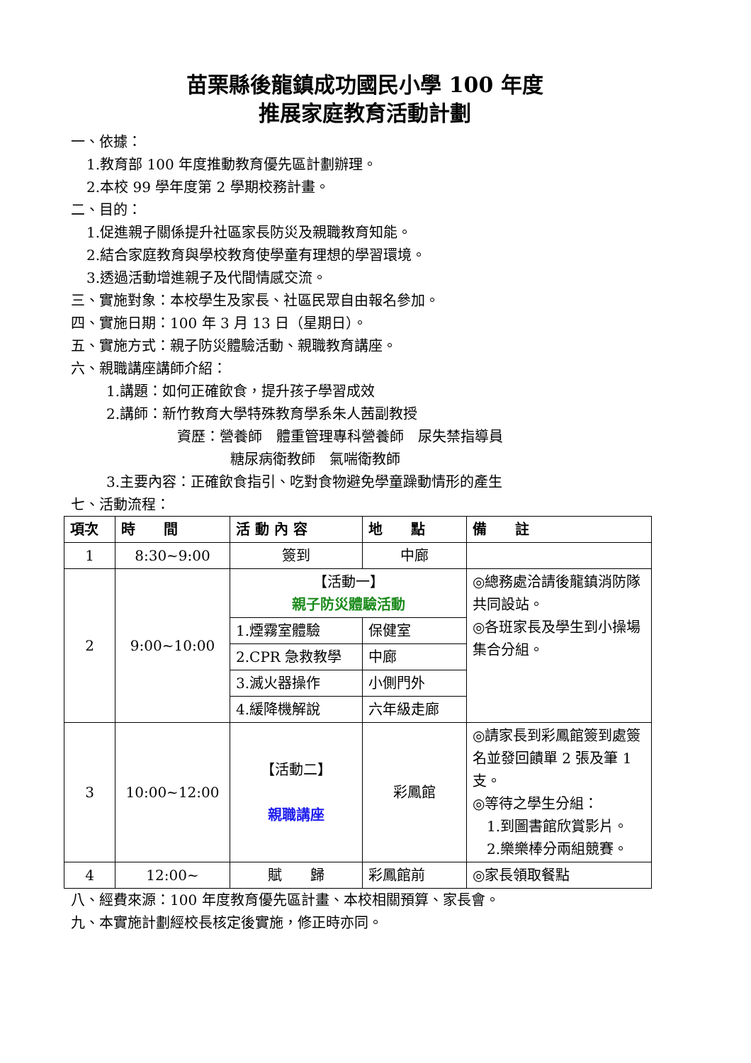苗栗縣後龍鎮成功國民小學 100 年度
推展家庭教育活動計劃
一、依據：
1.教育部 100 年度推動教育優先區計劃辦理。
2.本校 99 學年度第 2 學期校務計畫。
二、目的：
1.促進親子關係提升社區家長防災及親職教育知能。
2.結合家庭教育與學校教育使學童有理想的學習環境。
3.透過活動增進親子及代間情感交流。
三、實施對象：本校學生及家長、社區民眾自由報名參加。
四、實施日期：100 年 3 月 13 日（星期日）。
五、實施方式：親子防災體驗活動、親職教育講座。
六、親職講座講師介紹：
1.講題：如何正確飲食，提升孩子學習成效
2.講師：新竹教育大學特殊教育學系朱人茜副教授
資歷：營養師　體重管理專科營養師　尿失禁指導員
糖尿病衛教師　氣喘衛教師
3.主要內容：正確飲食指引、吃對食物避免學童躁動情形的產生
七、活動流程：
| 項次 | 時 間 | 活 動 內 容 | 地 點 | 備 註 |
| --- | --- | --- | --- | --- |
| 1 | 8:30~9:00 | 簽到 | 中廊 | |
| 2 | 9:00~10:00 | 【活動一】 親子防災體驗活動 | | ◎總務處洽請後龍鎮消防隊共同設站。 ◎各班家長及學生到小操場集合分組。 |
| | | 1.煙霧室體驗 | 保健室 | |
| | | 2.CPR 急救教學 | 中廊 | |
| | | 3.滅火器操作 | 小側門外 | |
| | | 4.緩降機解說 | 六年級走廊 | |
| 3 | 10:00~12:00 | 【活動二】 親職講座 | 彩鳳館 | ◎請家長到彩鳳館簽到處簽名並發回饋單 2 張及筆 1 支。 ◎等待之學生分組： 1.到圖書館欣賞影片。 2.樂樂棒分兩組競賽。 |
| 4 | 12:00~ | 賦 歸 | 彩鳳館前 | ◎家長領取餐點 |
八、經費來源：100 年度教育優先區計畫、本校相關預算、家長會。
九、本實施計劃經校長核定後實施，修正時亦同。